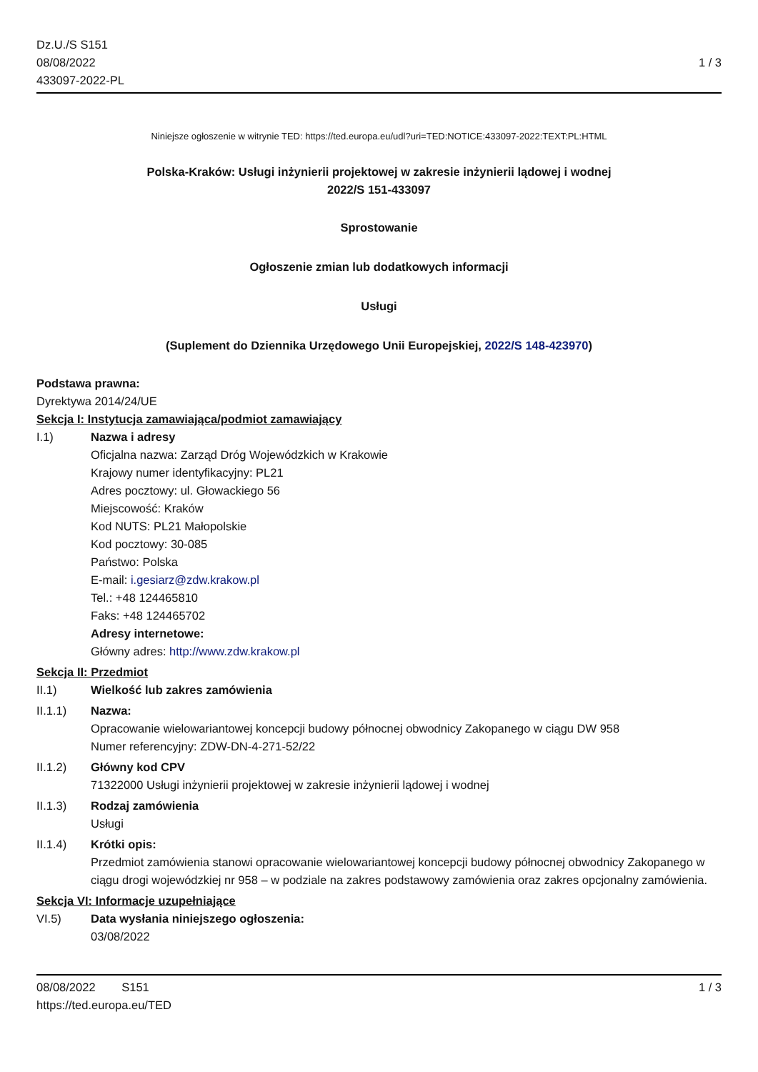Dz.U./S S151
08/08/2022
433097-2022-PL
1 / 3
Niniejsze ogłoszenie w witrynie TED: https://ted.europa.eu/udl?uri=TED:NOTICE:433097-2022:TEXT:PL:HTML
Polska-Kraków: Usługi inżynierii projektowej w zakresie inżynierii lądowej i wodnej
2022/S 151-433097
Sprostowanie
Ogłoszenie zmian lub dodatkowych informacji
Usługi
(Suplement do Dziennika Urzędowego Unii Europejskiej, 2022/S 148-423970)
Podstawa prawna:
Dyrektywa 2014/24/UE
Sekcja I: Instytucja zamawiająca/podmiot zamawiający
I.1)
Nazwa i adresy
Oficjalna nazwa: Zarząd Dróg Wojewódzkich w Krakowie
Krajowy numer identyfikacyjny: PL21
Adres pocztowy: ul. Głowackiego 56
Miejscowość: Kraków
Kod NUTS: PL21 Małopolskie
Kod pocztowy: 30-085
Państwo: Polska
E-mail: i.gesiarz@zdw.krakow.pl
Tel.: +48 124465810
Faks: +48 124465702
Adresy internetowe:
Główny adres: http://www.zdw.krakow.pl
Sekcja II: Przedmiot
II.1) Wielkość lub zakres zamówienia
II.1.1)
Nazwa:
Opracowanie wielowariantowej koncepcji budowy północnej obwodnicy Zakopanego w ciągu DW 958
Numer referencyjny: ZDW-DN-4-271-52/22
II.1.2)
Główny kod CPV
71322000 Usługi inżynierii projektowej w zakresie inżynierii lądowej i wodnej
II.1.3)
Rodzaj zamówienia
Usługi
II.1.4)
Krótki opis:
Przedmiot zamówienia stanowi opracowanie wielowariantowej koncepcji budowy północnej obwodnicy Zakopanego w ciągu drogi wojewódzkiej nr 958 – w podziale na zakres podstawowy zamówienia oraz zakres opcjonalny zamówienia.
Sekcja VI: Informacje uzupełniające
VI.5)
Data wysłania niniejszego ogłoszenia:
03/08/2022
08/08/2022 S151 1 / 3
https://ted.europa.eu/TED